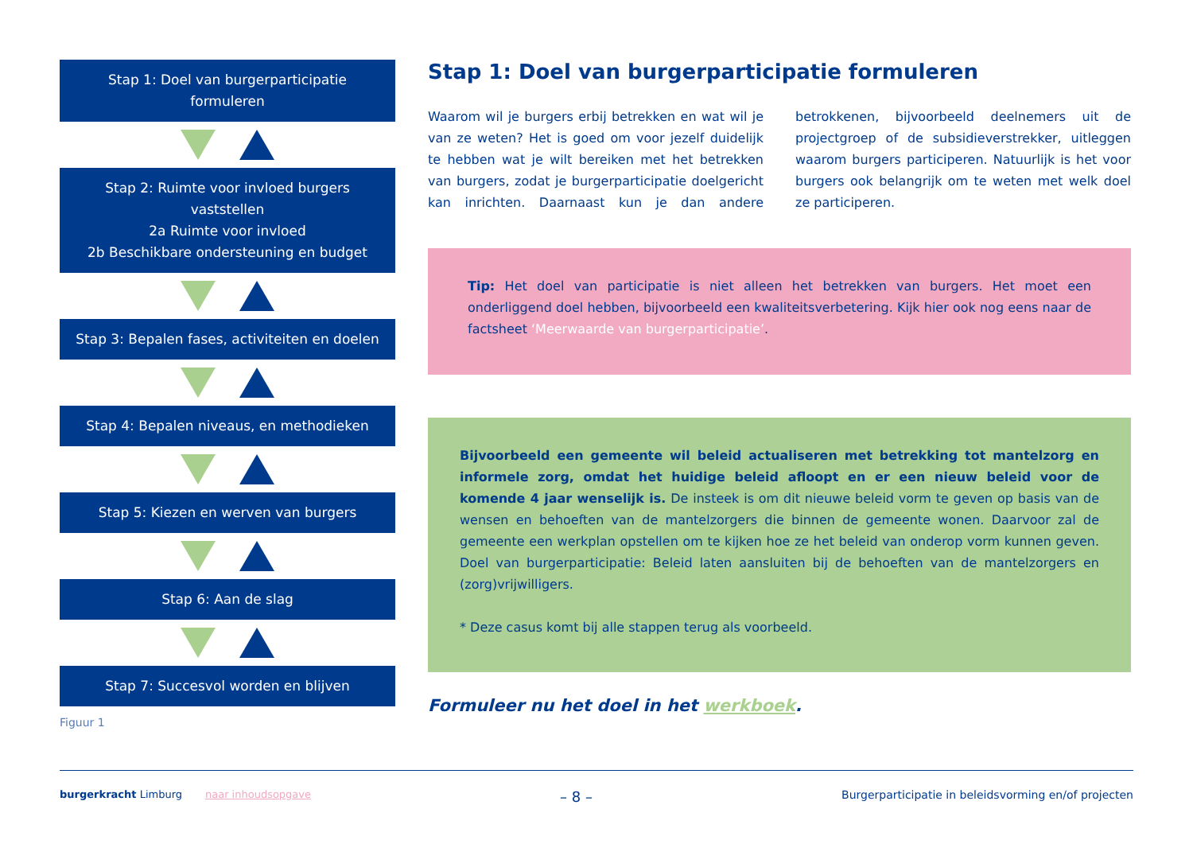Stap 1: Doel van burgerparticipatie
formuleren
Stap 2: Ruimte voor invloed burgers
vaststellen
2a Ruimte voor invloed
2b Beschikbare ondersteuning en budget
Stap 3: Bepalen fases, activiteiten en doelen
Stap 4: Bepalen niveaus, en methodieken
Stap 5: Kiezen en werven van burgers
Stap 6: Aan de slag
Stap 7: Succesvol worden en blijven
Figuur 1
Stap 1: Doel van burgerparticipatie formuleren
Waarom wil je burgers erbij betrekken en wat wil je van ze weten? Het is goed om voor jezelf duidelijk te hebben wat je wilt bereiken met het betrekken van burgers, zodat je burgerparticipatie doelgericht kan inrichten. Daarnaast kun je dan andere betrokkenen, bijvoorbeeld deelnemers uit de projectgroep of de subsidieverstrekker, uitleggen waarom burgers participeren. Natuurlijk is het voor burgers ook belangrijk om te weten met welk doel ze participeren.
Tip: Het doel van participatie is niet alleen het betrekken van burgers. Het moet een onderliggend doel hebben, bijvoorbeeld een kwaliteitsverbetering. Kijk hier ook nog eens naar de factsheet ‘Meerwaarde van burgerparticipatie’.
Bijvoorbeeld een gemeente wil beleid actualiseren met betrekking tot mantelzorg en informele zorg, omdat het huidige beleid afloopt en er een nieuw beleid voor de komende 4 jaar wenselijk is. De insteek is om dit nieuwe beleid vorm te geven op basis van de wensen en behoeften van de mantelzorgers die binnen de gemeente wonen. Daarvoor zal de gemeente een werkplan opstellen om te kijken hoe ze het beleid van onderop vorm kunnen geven. Doel van burgerparticipatie: Beleid laten aansluiten bij de behoeften van de mantelzorgers en (zorg)vrijwilligers.
* Deze casus komt bij alle stappen terug als voorbeeld.
Formuleer nu het doel in het werkboek.
burgerkracht Limburg naar inhoudsopgave
– 8 –
Burgerparticipatie in beleidsvorming en/of projecten